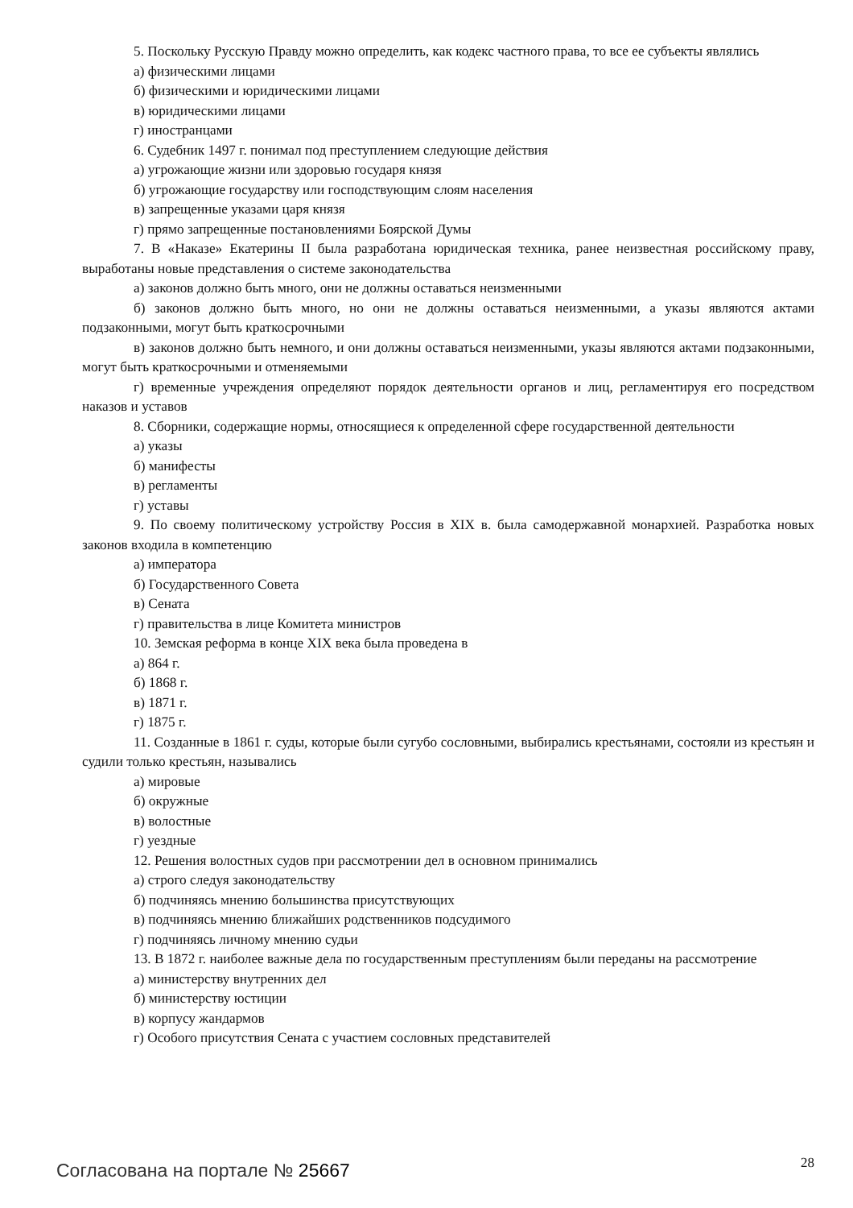5. Поскольку Русскую Правду можно определить, как кодекс частного права, то все ее субъекты являлись
а) физическими лицами
б) физическими и юридическими лицами
в) юридическими лицами
г) иностранцами
6. Судебник 1497 г. понимал под преступлением следующие действия
а) угрожающие жизни или здоровью государя князя
б) угрожающие государству или господствующим слоям населения
в) запрещенные указами царя князя
г) прямо запрещенные постановлениями Боярской Думы
7. В «Наказе» Екатерины II была разработана юридическая техника, ранее неизвестная российскому праву, выработаны новые представления о системе законодательства
а) законов должно быть много, они не должны оставаться неизменными
б) законов должно быть много, но они не должны оставаться неизменными, а указы являются актами подзаконными, могут быть краткосрочными
в) законов должно быть немного, и они должны оставаться неизменными, указы являются актами подзаконными, могут быть краткосрочными и отменяемыми
г) временные учреждения определяют порядок деятельности органов и лиц, регламентируя его посредством наказов и уставов
8. Сборники, содержащие нормы, относящиеся к определенной сфере государственной деятельности
а) указы
б) манифесты
в) регламенты
г) уставы
9. По своему политическому устройству Россия в XIX в. была самодержавной монархией. Разработка новых законов входила в компетенцию
а) императора
б) Государственного Совета
в) Сената
г) правительства в лице Комитета министров
10. Земская реформа в конце XIX века была проведена в
а) 864 г.
б) 1868 г.
в) 1871 г.
г) 1875 г.
11. Созданные в 1861 г. суды, которые были сугубо сословными, выбирались крестьянами, состояли из крестьян и судили только крестьян, назывались
а) мировые
б) окружные
в) волостные
г) уездные
12. Решения волостных судов при рассмотрении дел в основном принимались
а) строго следуя законодательству
б) подчиняясь мнению большинства присутствующих
в) подчиняясь мнению ближайших родственников подсудимого
г) подчиняясь личному мнению судьи
13. В 1872 г. наиболее важные дела по государственным преступлениям были переданы на рассмотрение
а) министерству внутренних дел
б) министерству юстиции
в) корпусу жандармов
г) Особого присутствия Сената с участием сословных представителей
Согласована на портале № 25667
28